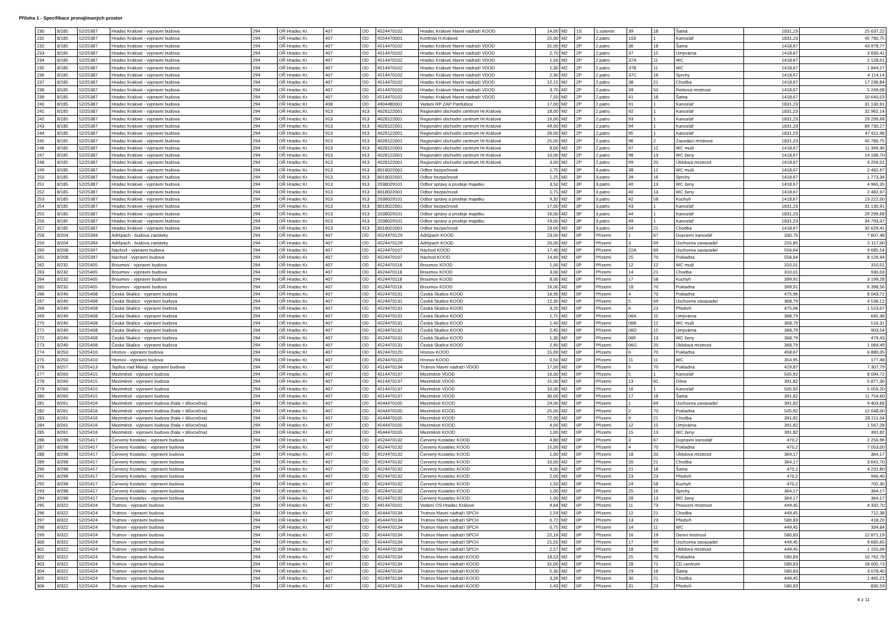Příloha 1 - Specifikace pronajímaných prostor
| 230 | 8/185 | 52/25387 | Hradec Králové - výpravní budova | 294 | OŘ Hradec Kr. | 407 | OD | 4524470102 | Hradec Králové hlavní nádraží KOOD | 14,00 | M2 | 1S | 1.suterén | 39 | 18 | Šatna | 1831,23 | 25 637,22 |
| 231 | 8/185 | 52/25387 | Hradec Králové - výpravní budova | 294 | OŘ Hradec Kr. | 407 | OD | 4554470001 | Kontrola H.Králové | 25,00 | M2 | 2P | 2.patro | 103 | 1 | Kancelář | 1831,23 | 45 780,75 |
| 232 | 8/185 | 52/25387 | Hradec Králové - výpravní budova | 294 | OŘ Hradec Kr. | 407 | OD | 4514470102 | Hradec Králové hlavní nádraží VDOD | 31,00 | M2 | 2P | 2.patro | 36 | 18 | Šatna | 1418,67 | 43 978,77 |
| 233 | 8/185 | 52/25387 | Hradec Králové - výpravní budova | 294 | OŘ Hradec Kr. | 407 | OD | 4514470102 | Hradec Králové hlavní nádraží VDOD | 2,70 | M2 | 2P | 2.patro | 37 | 15 | Umývárna | 1418,67 | 3 830,41 |
| 234 | 8/185 | 52/25387 | Hradec Králové - výpravní budova | 294 | OŘ Hradec Kr. | 407 | OD | 4514470102 | Hradec Králové hlavní nádraží VDOD | 1,50 | M2 | 2P | 2.patro | 37A | 11 | WC | 1418,67 | 2 128,01 |
| 235 | 8/185 | 52/25387 | Hradec Králové - výpravní budova | 294 | OŘ Hradec Kr. | 407 | OD | 4514470102 | Hradec Králové hlavní nádraží VDOD | 1,30 | M2 | 2P | 2.patro | 37B | 11 | WC | 1418,67 | 1 844,27 |
| 236 | 8/185 | 52/25387 | Hradec Králové - výpravní budova | 294 | OŘ Hradec Kr. | 407 | OD | 4514470102 | Hradec Králové hlavní nádraží VDOD | 2,90 | M2 | 2P | 2.patro | 37C | 16 | Sprchy | 1418,67 | 4 114,14 |
| 237 | 8/185 | 52/25387 | Hradec Králové - výpravní budova | 294 | OŘ Hradec Kr. | 407 | OD | 4514470102 | Hradec Králové hlavní nádraží VDOD | 12,15 | M2 | 2P | 2.patro | 38 | 21 | Chodba | 1418,67 | 17 236,84 |
| 238 | 8/185 | 52/25387 | Hradec Králové - výpravní budova | 294 | OŘ Hradec Kr. | 407 | OD | 4514470102 | Hradec Králové hlavní nádraží VDOD | 3,70 | M2 | 2P | 2.patro | 39 | 50 | Reléová místnost | 1418,67 | 5 249,08 |
| 239 | 8/185 | 52/25387 | Hradec Králové - výpravní budova | 294 | OŘ Hradec Kr. | 407 | OD | 4514470102 | Hradec Králové hlavní nádraží VDOD | 7,50 | M2 | 2P | 2.patro | 41 | 18 | Šatna | 1418,67 | 10 640,03 |
| 240 | 8/185 | 52/25387 | Hradec Králové - výpravní budova | 294 | OŘ Hradec Kr. | 408 | OD | 4904480001 | Vedení RP ZAP Pardubice | 17,00 | M2 | 2P | 2.patro | 91 | 1 | Kancelář | 1831,23 | 31 130,91 |
| 241 | 8/185 | 52/25387 | Hradec Králové - výpravní budova | 294 | OŘ Hradec Kr. | 913 | 913 | 4028122001 | Regionální obchodní centrum Hr.Králové | 18,00 | M2 | 2P | 2.patro | 92 | 1 | Kancelář | 1831,23 | 32 962,14 |
| 242 | 8/185 | 52/25387 | Hradec Králové - výpravní budova | 294 | OŘ Hradec Kr. | 913 | 913 | 4028122001 | Regionální obchodní centrum Hr.Králové | 16,00 | M2 | 2P | 2.patro | 93 | 1 | Kancelář | 1831,23 | 29 299,68 |
| 243 | 8/185 | 52/25387 | Hradec Králové - výpravní budova | 294 | OŘ Hradec Kr. | 913 | 913 | 4028122001 | Regionální obchodní centrum Hr.Králové | 49,00 | M2 | 2P | 2.patro | 94 | 1 | Kancelář | 1831,23 | 89 730,27 |
| 244 | 8/185 | 52/25387 | Hradec Králové - výpravní budova | 294 | OŘ Hradec Kr. | 913 | 913 | 4028122001 | Regionální obchodní centrum Hr.Králové | 26,00 | M2 | 2P | 2.patro | 95 | 1 | Kancelář | 1831,23 | 47 611,98 |
| 245 | 8/185 | 52/25387 | Hradec Králové - výpravní budova | 294 | OŘ Hradec Kr. | 913 | 913 | 4028122001 | Regionální obchodní centrum Hr.Králové | 25,00 | M2 | 2P | 2.patro | 96 | 2 | Zasedací místnost | 1831,23 | 45 780,75 |
| 246 | 8/185 | 52/25387 | Hradec Králové - výpravní budova | 294 | OŘ Hradec Kr. | 913 | 913 | 4028122001 | Regionální obchodní centrum Hr.Králové | 8,00 | M2 | 2P | 2.patro | 97 | 12 | WC muži | 1418,67 | 11 349,36 |
| 247 | 8/185 | 52/25387 | Hradec Králové - výpravní budova | 294 | OŘ Hradec Kr. | 913 | 913 | 4028122001 | Regionální obchodní centrum Hr.Králové | 10,00 | M2 | 2P | 2.patro | 98 | 13 | WC ženy | 1418,67 | 14 186,70 |
| 248 | 8/185 | 52/25387 | Hradec Králové - výpravní budova | 294 | OŘ Hradec Kr. | 913 | 913 | 4028122001 | Regionální obchodní centrum Hr.Králové | 3,00 | M2 | 2P | 2.patro | 99 | 20 | Úklidová místnost | 1418,67 | 4 256,01 |
| 249 | 8/185 | 52/25387 | Hradec Králové - výpravní budova | 294 | OŘ Hradec Kr. | 913 | 913 | 8018022001 | Odbor bezpečnosti | 1,75 | M2 | 3P | 3.patro | 38 | 12 | WC muži | 1418,67 | 2 482,67 |
| 250 | 8/185 | 52/25387 | Hradec Králové - výpravní budova | 294 | OŘ Hradec Kr. | 913 | 913 | 8018022001 | Odbor bezpečnosti | 1,25 | M2 | 3P | 3.patro | 39 | 16 | Sprchy | 1418,67 | 1 773,34 |
| 251 | 8/185 | 52/25387 | Hradec Králové - výpravní budova | 294 | OŘ Hradec Kr. | 913 | 913 | 2038029101 | Odbor správy a prodeje majetku | 3,50 | M2 | 3P | 3.patro | 40 | 13 | WC ženy | 1418,67 | 4 965,35 |
| 252 | 8/185 | 52/25387 | Hradec Králové - výpravní budova | 294 | OŘ Hradec Kr. | 913 | 913 | 8018022001 | Odbor bezpečnosti | 1,75 | M2 | 3P | 3.patro | 40 | 13 | WC ženy | 1418,67 | 2 482,67 |
| 253 | 8/185 | 52/25387 | Hradec Králové - výpravní budova | 294 | OŘ Hradec Kr. | 913 | 913 | 2038029101 | Odbor správy a prodeje majetku | 9,32 | M2 | 3P | 3.patro | 42 | 58 | Kuchyň | 1418,67 | 13 222,00 |
| 254 | 8/185 | 52/25387 | Hradec Králové - výpravní budova | 294 | OŘ Hradec Kr. | 913 | 913 | 8018022001 | Odbor bezpečnosti | 17,00 | M2 | 3P | 3.patro | 43 | 1 | Kancelář | 1831,23 | 31 130,91 |
| 255 | 8/185 | 52/25387 | Hradec Králové - výpravní budova | 294 | OŘ Hradec Kr. | 913 | 913 | 2038029101 | Odbor správy a prodeje majetku | 16,00 | M2 | 3P | 3.patro | 44 | 1 | Kancelář | 1831,23 | 29 299,68 |
| 256 | 8/185 | 52/25387 | Hradec Králové - výpravní budova | 294 | OŘ Hradec Kr. | 913 | 913 | 2038029101 | Odbor správy a prodeje majetku | 19,00 | M2 | 3P | 3.patro | 49 | 1 | Kancelář | 1831,23 | 34 793,37 |
| 257 | 8/185 | 52/25387 | Hradec Králové - výpravní budova | 294 | OŘ Hradec Kr. | 913 | 913 | 8018022001 | Odbor bezpečnosti | 23,00 | M2 | 3P | 3.patro | 54 | 21 | Chodba | 1418,67 | 32 629,41 |
| 258 | 8/204 | 52/25394 | Adršpach - budova zastávky | 294 | OŘ Hradec Kr. | 407 | OD | 4524470129 | Adršpach KOOD | 23,00 | M2 | 0P | Přízemí | 1 | 67 | Dopravní kancelář | 330,76 | 7 607,48 |
| 259 | 8/204 | 52/25394 | Adršpach - budova zastávky | 294 | OŘ Hradec Kr. | 407 | OD | 4524470129 | Adršpach KOOD | 20,00 | M2 | 0P | Přízemí | 3 | 69 | Úschovna zavazadel | 255,85 | 5 117,00 |
| 260 | 8/208 | 52/25397 | Náchod - výpravní budova | 294 | OŘ Hradec Kr. | 407 | OD | 4524470107 | Náchod KOOD | 17,40 | M2 | 0P | Přízemí | 22A | 69 | Úschovna zavazadel | 556,64 | 9 685,54 |
| 261 | 8/208 | 52/25397 | Náchod - výpravní budova | 294 | OŘ Hradec Kr. | 407 | OD | 4524470107 | Náchod KOOD | 14,60 | M2 | 0P | Přízemí | 25 | 70 | Pokladna | 556,64 | 8 126,94 |
| 262 | 8/232 | 52/25405 | Broumov - výpravní budova | 294 | OŘ Hradec Kr. | 407 | OD | 4524470118 | Broumov KOOD | 1,00 | M2 | 0P | Přízemí | 12 | 12 | WC muži | 310,01 | 310,01 |
| 263 | 8/232 | 52/25405 | Broumov - výpravní budova | 294 | OŘ Hradec Kr. | 407 | OD | 4524470118 | Broumov KOOD | 3,00 | M2 | 0P | Přízemí | 14 | 21 | Chodba | 310,01 | 930,03 |
| 264 | 8/232 | 52/25405 | Broumov - výpravní budova | 294 | OŘ Hradec Kr. | 407 | OD | 4524470118 | Broumov KOOD | 8,00 | M2 | 0P | Přízemí | 17 | 58 | Kuchyň | 399,91 | 3 199,28 |
| 265 | 8/232 | 52/25405 | Broumov - výpravní budova | 294 | OŘ Hradec Kr. | 407 | OD | 4524470118 | Broumov KOOD | 16,00 | M2 | 0P | Přízemí | 18 | 70 | Pokladna | 399,91 | 6 398,56 |
| 266 | 8/240 | 52/25408 | Česká Skalice - výpravní budova | 294 | OŘ Hradec Kr. | 407 | OD | 4524470131 | Česká Skalice KOOD | 16,90 | M2 | 0P | Přízemí | 4 | 70 | Pokladna | 475,96 | 8 043,72 |
| 267 | 8/240 | 52/25408 | Česká Skalice - výpravní budova | 294 | OŘ Hradec Kr. | 407 | OD | 4524470131 | Česká Skalice KOOD | 12,30 | M2 | 0P | Přízemí | 5 | 69 | Úschovna zavazadel | 368,79 | 4 536,12 |
| 268 | 8/240 | 52/25408 | Česká Skalice - výpravní budova | 294 | OŘ Hradec Kr. | 407 | OD | 4524470131 | Česká Skalice KOOD | 3,20 | M2 | 0P | Přízemí | 6 | 23 | Předsíň | 475,96 | 1 523,07 |
| 269 | 8/240 | 52/25408 | Česká Skalice - výpravní budova | 294 | OŘ Hradec Kr. | 407 | OD | 4524470131 | Česká Skalice KOOD | 1,75 | M2 | 0P | Přízemí | 06A | 15 | Umývárna | 368,79 | 645,38 |
| 270 | 8/240 | 52/25408 | Česká Skalice - výpravní budova | 294 | OŘ Hradec Kr. | 407 | OD | 4524470131 | Česká Skalice KOOD | 1,40 | M2 | 0P | Přízemí | 06B | 12 | WC muži | 368,79 | 516,31 |
| 271 | 8/240 | 52/25408 | Česká Skalice - výpravní budova | 294 | OŘ Hradec Kr. | 407 | OD | 4524470131 | Česká Skalice KOOD | 2,45 | M2 | 0P | Přízemí | 06D | 15 | Umývárna | 368,79 | 903,54 |
| 272 | 8/240 | 52/25408 | Česká Skalice - výpravní budova | 294 | OŘ Hradec Kr. | 407 | OD | 4524470131 | Česká Skalice KOOD | 1,30 | M2 | 0P | Přízemí | 06F | 13 | WC ženy | 368,79 | 479,43 |
| 273 | 8/240 | 52/25408 | Česká Skalice - výpravní budova | 294 | OŘ Hradec Kr. | 407 | OD | 4524470131 | Česká Skalice KOOD | 2,90 | M2 | 0P | Přízemí | 06G | 20 | Úklidová místnost | 368,79 | 1 069,49 |
| 274 | 8/250 | 52/25410 | Hronov - výpravní budova | 294 | OŘ Hradec Kr. | 407 | OD | 4524470120 | Hronov KOOD | 15,00 | M2 | 0P | Přízemí | 6 | 70 | Pokladna | 458,67 | 6 880,05 |
| 275 | 8/250 | 52/25410 | Hronov - výpravní budova | 294 | OŘ Hradec Kr. | 407 | OD | 4524470120 | Hronov KOOD | 0,50 | M2 | 0P | Přízemí | 11 | 11 | WC | 354,95 | 177,48 |
| 276 | 8/257 | 52/25413 | Teplice nad Metují - výpravní budova | 294 | OŘ Hradec Kr. | 407 | OD | 4514470134 | Trutnov hlavní nádraží VDOD | 17,00 | M2 | 0P | Přízemí | 6 | 70 | Pokladna | 429,87 | 7 307,79 |
| 277 | 8/260 | 52/25415 | Meziměstí - výpravní budova | 294 | OŘ Hradec Kr. | 407 | OD | 4514470137 | Meziměstí VDOD | 16,00 | M2 | 0P | Přízemí | 5 | 1 | Kancelář | 505,92 | 8 094,72 |
| 278 | 8/260 | 52/25415 | Meziměstí - výpravní budova | 294 | OŘ Hradec Kr. | 407 | OD | 4514470137 | Meziměstí VDOD | 15,00 | M2 | 0P | Přízemí | 13 | 81 | Dílna | 391,82 | 5 877,30 |
| 279 | 8/260 | 52/25415 | Meziměstí - výpravní budova | 294 | OŘ Hradec Kr. | 407 | OD | 4514470137 | Meziměstí VDOD | 10,00 | M2 | 0P | Přízemí | 16 | 1 | Kancelář | 505,92 | 5 059,20 |
| 280 | 8/260 | 52/25415 | Meziměstí - výpravní budova | 294 | OŘ Hradec Kr. | 407 | OD | 4514470137 | Meziměstí VDOD | 30,00 | M2 | 0P | Přízemí | 17 | 18 | Šatna | 391,82 | 11 754,60 |
| 281 | 8/261 | 52/25416 | Meziměstí - výpravní budova (hala + tělocvična) | 294 | OŘ Hradec Kr. | 407 | OD | 4544470105 | Meziměstí KOOD | 24,00 | M2 | 0P | Přízemí | 1 | 69 | Úschovna zavazadel | 391,82 | 9 403,68 |
| 282 | 8/261 | 52/25416 | Meziměstí - výpravní budova (hala + tělocvična) | 294 | OŘ Hradec Kr. | 407 | OD | 4544470105 | Meziměstí KOOD | 25,00 | M2 | 0P | Přízemí | 2 | 70 | Pokladna | 505,92 | 12 648,00 |
| 283 | 8/261 | 52/25416 | Meziměstí - výpravní budova (hala + tělocvična) | 294 | OŘ Hradec Kr. | 407 | OD | 4544470105 | Meziměstí KOOD | 72,00 | M2 | 0P | Přízemí | 9 | 21 | Chodba | 391,82 | 28 211,04 |
| 284 | 8/261 | 52/25416 | Meziměstí - výpravní budova (hala + tělocvična) | 294 | OŘ Hradec Kr. | 407 | OD | 4544470105 | Meziměstí KOOD | 4,00 | M2 | 0P | Přízemí | 12 | 15 | Umývárna | 391,82 | 1 567,28 |
| 285 | 8/261 | 52/25416 | Meziměstí - výpravní budova (hala + tělocvična) | 294 | OŘ Hradec Kr. | 407 | OD | 4544470105 | Meziměstí KOOD | 1,00 | M2 | 0P | Přízemí | 15 | 13 | WC ženy | 391,82 | 391,82 |
| 286 | 8/298 | 52/25417 | Červený Kostelec - výpravní budova | 294 | OŘ Hradec Kr. | 407 | OD | 4524470132 | Červený Kostelec KOOD | 4,80 | M2 | 0P | Přízemí | 3 | 67 | Dopravní kancelář | 470,2 | 2 256,96 |
| 287 | 8/298 | 52/25417 | Červený Kostelec - výpravní budova | 294 | OŘ Hradec Kr. | 407 | OD | 4524470132 | Červený Kostelec KOOD | 15,00 | M2 | 0P | Přízemí | 4 | 70 | Pokladna | 470,2 | 7 053,00 |
| 288 | 8/298 | 52/25417 | Červený Kostelec - výpravní budova | 294 | OŘ Hradec Kr. | 407 | OD | 4524470132 | Červený Kostelec KOOD | 1,00 | M2 | 0P | Přízemí | 18 | 20 | Úklidová místnost | 364,17 | 364,17 |
| 289 | 8/298 | 52/25417 | Červený Kostelec - výpravní budova | 294 | OŘ Hradec Kr. | 407 | OD | 4524470132 | Červený Kostelec KOOD | 10,00 | M2 | 0P | Přízemí | 20 | 21 | Chodba | 364,17 | 3 641,70 |
| 290 | 8/298 | 52/25417 | Červený Kostelec - výpravní budova | 294 | OŘ Hradec Kr. | 407 | OD | 4524470132 | Červený Kostelec KOOD | 9,00 | M2 | 0P | Přízemí | 21 | 18 | Šatna | 470,2 | 4 231,80 |
| 291 | 8/298 | 52/25417 | Červený Kostelec - výpravní budova | 294 | OŘ Hradec Kr. | 407 | OD | 4524470132 | Červený Kostelec KOOD | 2,00 | M2 | 0P | Přízemí | 23 | 23 | Předsíň | 470,2 | 940,40 |
| 292 | 8/298 | 52/25417 | Červený Kostelec - výpravní budova | 294 | OŘ Hradec Kr. | 407 | OD | 4524470132 | Červený Kostelec KOOD | 1,50 | M2 | 0P | Přízemí | 24 | 58 | Kuchyň | 470,2 | 705,30 |
| 293 | 8/298 | 52/25417 | Červený Kostelec - výpravní budova | 294 | OŘ Hradec Kr. | 407 | OD | 4524470132 | Červený Kostelec KOOD | 1,00 | M2 | 0P | Přízemí | 25 | 16 | Sprchy | 364,17 | 364,17 |
| 294 | 8/298 | 52/25417 | Červený Kostelec - výpravní budova | 294 | OŘ Hradec Kr. | 407 | OD | 4524470132 | Červený Kostelec KOOD | 1,00 | M2 | 0P | Přízemí | 28 | 13 | WC ženy | 364,17 | 364,17 |
| 295 | 8/322 | 52/25424 | Trutnov - výpravní budova | 294 | OŘ Hradec Kr. | 407 | OD | 4914470101 | Vedení OS Hradec Králové | 9,64 | M2 | 0P | Přízemí | 11 | 73 | Provozní místnost | 449,45 | 4 332,70 |
| 296 | 8/322 | 52/25424 | Trutnov - výpravní budova | 294 | OŘ Hradec Kr. | 407 | OD | 4544470134 | Trutnov hlavní nádraží SPCH | 1,59 | M2 | 0P | Přízemí | 12 | 21 | Chodba | 449,45 | 712,38 |
| 297 | 8/322 | 52/25424 | Trutnov - výpravní budova | 294 | OŘ Hradec Kr. | 407 | OD | 4544470134 | Trutnov hlavní nádraží SPCH | 0,72 | M2 | 0P | Přízemí | 13 | 23 | Předsíň | 580,83 | 418,20 |
| 298 | 8/322 | 52/25424 | Trutnov - výpravní budova | 294 | OŘ Hradec Kr. | 407 | OD | 4544470134 | Trutnov hlavní nádraží SPCH | 0,75 | M2 | 0P | Přízemí | 14 | 11 | WC | 449,45 | 334,84 |
| 299 | 8/322 | 52/25424 | Trutnov - výpravní budova | 294 | OŘ Hradec Kr. | 407 | OD | 4544470134 | Trutnov hlavní nádraží SPCH | 22,16 | M2 | 0P | Přízemí | 16 | 19 | Denní místnost | 580,83 | 12 871,19 |
| 300 | 8/322 | 52/25424 | Trutnov - výpravní budova | 294 | OŘ Hradec Kr. | 407 | OD | 4544470134 | Trutnov hlavní nádraží SPCH | 21,55 | M2 | 0P | Přízemí | 17 | 69 | Úschovna zavazadel | 449,45 | 9 685,65 |
| 301 | 8/322 | 52/25424 | Trutnov - výpravní budova | 294 | OŘ Hradec Kr. | 407 | OD | 4544470134 | Trutnov hlavní nádraží SPCH | 2,57 | M2 | 0P | Přízemí | 18 | 20 | Úklidová místnost | 449,45 | 1 155,09 |
| 302 | 8/322 | 52/25424 | Trutnov - výpravní budova | 294 | OŘ Hradec Kr. | 407 | OD | 4524470134 | Trutnov hlavní nádraží KOOD | 18,53 | M2 | 0P | Přízemí | 25 | 70 | Pokladna | 580,83 | 10 762,78 |
| 303 | 8/322 | 52/25424 | Trutnov - výpravní budova | 294 | OŘ Hradec Kr. | 407 | OD | 4524470134 | Trutnov hlavní nádraží KOOD | 31,00 | M2 | 0P | Přízemí | 28 | 71 | ČD centrum | 580,83 | 18 005,73 |
| 304 | 8/322 | 52/25424 | Trutnov - výpravní budova | 294 | OŘ Hradec Kr. | 407 | OD | 4524470134 | Trutnov hlavní nádraží KOOD | 5,30 | M2 | 0P | Přízemí | 29 | 18 | Šatna | 580,83 | 3 078,40 |
| 305 | 8/322 | 52/25424 | Trutnov - výpravní budova | 294 | OŘ Hradec Kr. | 407 | OD | 4524470134 | Trutnov hlavní nádraží KOOD | 3,26 | M2 | 0P | Přízemí | 30 | 21 | Chodba | 449,45 | 1 465,21 |
| 306 | 8/322 | 52/25424 | Trutnov - výpravní budova | 294 | OŘ Hradec Kr. | 407 | OD | 4524470134 | Trutnov hlavní nádraží KOOD | 1,43 | M2 | 0P | Přízemí | 31 | 23 | Předsíň | 580,83 | 830,59 |
4 z 11